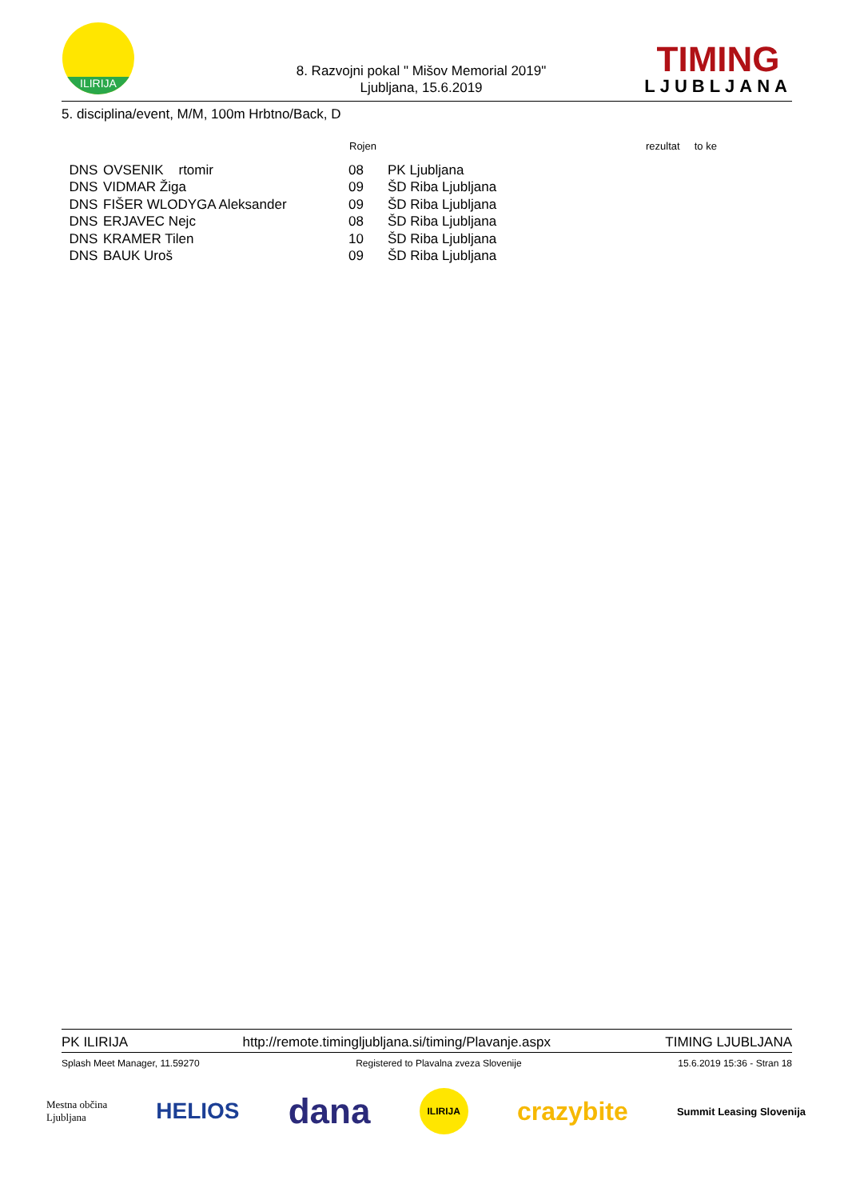ILIRIJA
8. Razvojni pokal " Mišov Memorial 2019"
Ljubljana, 15.6.2019
TIMING
LJUBLJANA
5. disciplina/event, M/M, 100m Hrbtno/Back, D
| | | Rojen | | rezultat to ke |
| --- | --- | --- | --- | --- |
| DNS | OVSENIK rtomir | 08 | PK Ljubljana | |
| DNS | VIDMAR Žiga | 09 | ŠD Riba Ljubljana | |
| DNS | FIŠER WLODYGA Aleksander | 09 | ŠD Riba Ljubljana | |
| DNS | ERJAVEC Nejc | 08 | ŠD Riba Ljubljana | |
| DNS | KRAMER Tilen | 10 | ŠD Riba Ljubljana | |
| DNS | BAUK Uroš | 09 | ŠD Riba Ljubljana | |
PK ILIRIJA http://remote.timingljubljana.si/timing/Plavanje.aspx TIMING LJUBLJANA
Splash Meet Manager, 11.59270 Registered to Plavalna zveza Slovenije 15.6.2019 15:36 - Stran 18
Mestna občina
Ljubljana HELIOS dana ILIRIJA crazybite Summit Leasing Slovenija